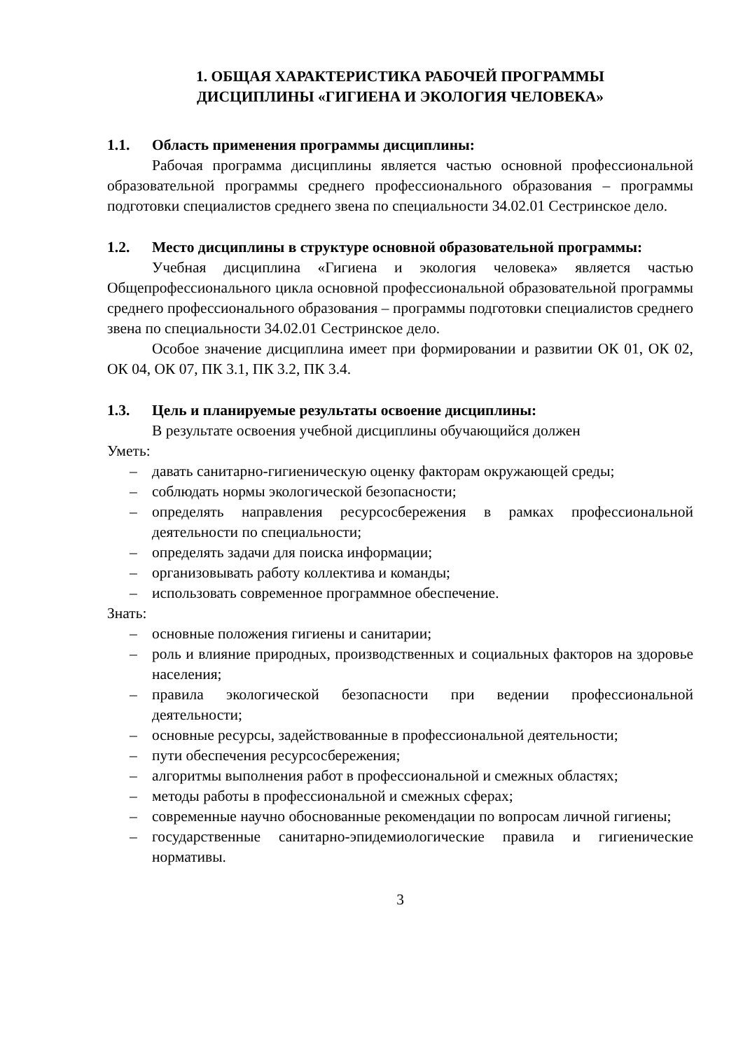1. ОБЩАЯ ХАРАКТЕРИСТИКА РАБОЧЕЙ ПРОГРАММЫ
ДИСЦИПЛИНЫ «ГИГИЕНА И ЭКОЛОГИЯ ЧЕЛОВЕКА»
1.1. Область применения программы дисциплины:
Рабочая программа дисциплины является частью основной профессиональной образовательной программы среднего профессионального образования – программы подготовки специалистов среднего звена по специальности 34.02.01 Сестринское дело.
1.2. Место дисциплины в структуре основной образовательной программы:
Учебная дисциплина «Гигиена и экология человека» является частью Общепрофессионального цикла основной профессиональной образовательной программы среднего профессионального образования – программы подготовки специалистов среднего звена по специальности 34.02.01 Сестринское дело.
Особое значение дисциплина имеет при формировании и развитии ОК 01, ОК 02, ОК 04, ОК 07, ПК 3.1, ПК 3.2, ПК 3.4.
1.3. Цель и планируемые результаты освоение дисциплины:
В результате освоения учебной дисциплины обучающийся должен
Уметь:
– давать санитарно-гигиеническую оценку факторам окружающей среды;
– соблюдать нормы экологической безопасности;
– определять направления ресурсосбережения в рамках профессиональной деятельности по специальности;
– определять задачи для поиска информации;
– организовывать работу коллектива и команды;
– использовать современное программное обеспечение.
Знать:
– основные положения гигиены и санитарии;
– роль и влияние природных, производственных и социальных факторов на здоровье населения;
– правила экологической безопасности при ведении профессиональной деятельности;
– основные ресурсы, задействованные в профессиональной деятельности;
– пути обеспечения ресурсосбережения;
– алгоритмы выполнения работ в профессиональной и смежных областях;
– методы работы в профессиональной и смежных сферах;
– современные научно обоснованные рекомендации по вопросам личной гигиены;
– государственные санитарно-эпидемиологические правила и гигиенические нормативы.
3